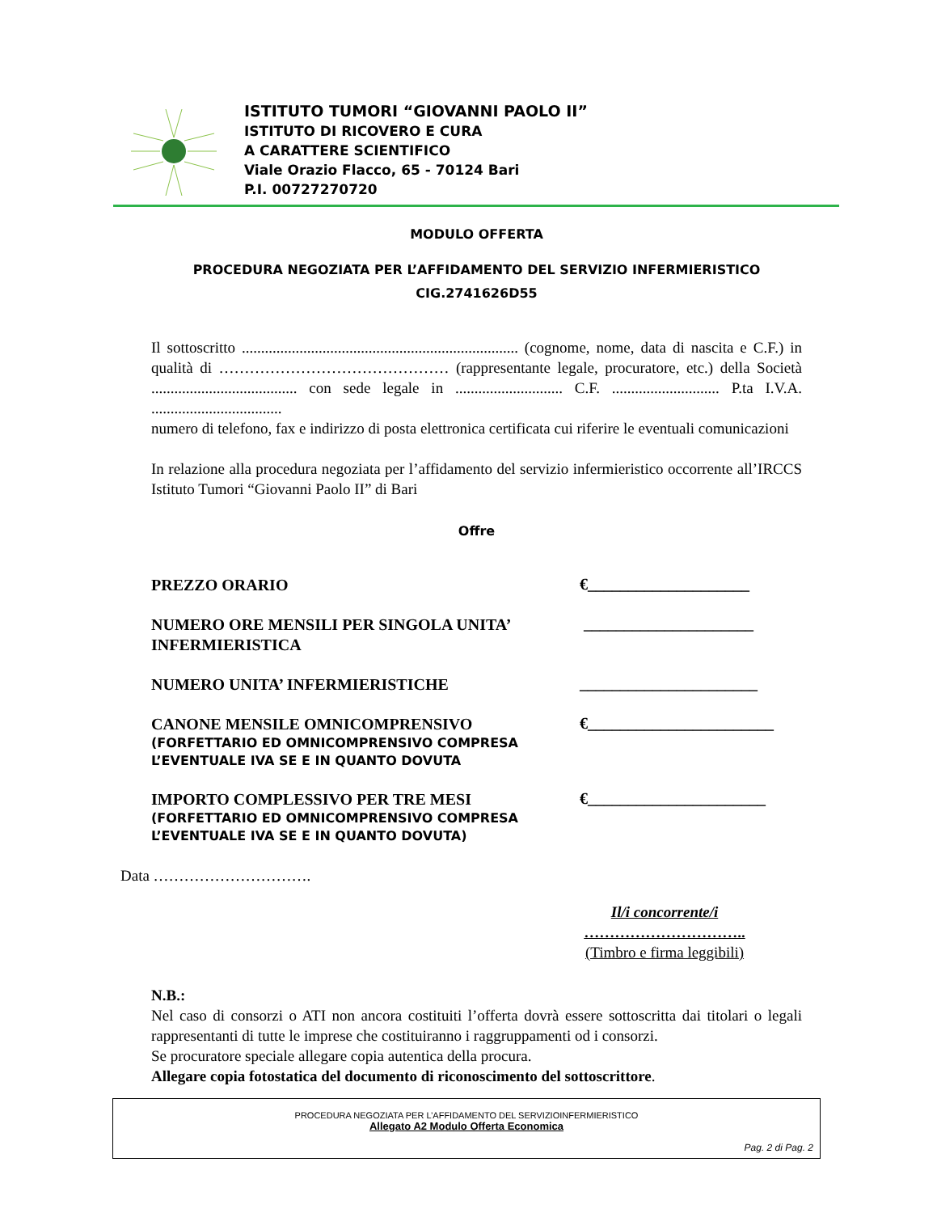ISTITUTO TUMORI “GIOVANNI PAOLO II”
ISTITUTO DI RICOVERO E CURA
A CARATTERE SCIENTIFICO
Viale Orazio Flacco, 65 - 70124 Bari
P.I. 00727270720
MODULO OFFERTA
PROCEDURA NEGOZIATA PER L’AFFIDAMENTO DEL SERVIZIO INFERMIERISTICO
CIG.2741626D55
Il sottoscritto ........................................................................ (cognome, nome, data di nascita e C.F.) in qualità di ……………………………………… (rappresentante legale, procuratore, etc.) della Società ...................................... con sede legale in ............................ C.F. ............................ P.ta I.V.A. ..................................
numero di telefono, fax e indirizzo di posta elettronica certificata cui riferire le eventuali comunicazioni
In relazione alla procedura negoziata per l’affidamento del servizio infermieristico occorrente all’IRCCS Istituto Tumori “Giovanni Paolo II” di Bari
Offre
PREZZO ORARIO
€____________________
NUMERO ORE MENSILI PER SINGOLA UNITA’ INFERMIERISTICA
_____________________
NUMERO UNITA’ INFERMIERISTICHE
______________________
CANONE MENSILE OMNICOMPRENSIVO
(FORFETTARIO ED OMNICOMPRENSIVO COMPRESA L’EVENTUALE IVA SE E IN QUANTO DOVUTA
€_______________________
IMPORTO COMPLESSIVO PER TRE MESI
(FORFETTARIO ED OMNICOMPRENSIVO COMPRESA L’EVENTUALE IVA SE E IN QUANTO DOVUTA)
€______________________
Data ………………………….
Il/i concorrente/i
…………………………..
(Timbro e firma leggibili)
N.B.:
Nel caso di consorzi o ATI non ancora costituiti l’offerta dovrà essere sottoscritta dai titolari o legali rappresentanti di tutte le imprese che costituiranno i raggruppamenti od i consorzi.
Se procuratore speciale allegare copia autentica della procura.
Allegare copia fotostatica del documento di riconoscimento del sottoscrittore.
PROCEDURA NEGOZIATA PER L’AFFIDAMENTO DEL SERVIZIOINFERMIERISTICO
Allegato A2 Modulo Offerta Economica
Pag. 2 di Pag. 2